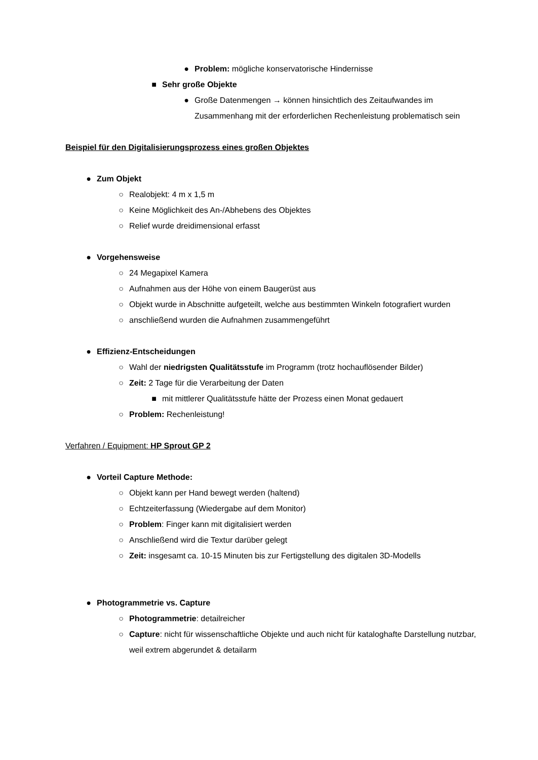● Problem: mögliche konservatorische Hindernisse
■ Sehr große Objekte
● Große Datenmengen → können hinsichtlich des Zeitaufwandes im Zusammenhang mit der erforderlichen Rechenleistung problematisch sein
Beispiel für den Digitalisierungsprozess eines großen Objektes
● Zum Objekt
○ Realobjekt: 4 m x 1,5 m
○ Keine Möglichkeit des An-/Abhebens des Objektes
○ Relief wurde dreidimensional erfasst
● Vorgehensweise
○ 24 Megapixel Kamera
○ Aufnahmen aus der Höhe von einem Baugerüst aus
○ Objekt wurde in Abschnitte aufgeteilt, welche aus bestimmten Winkeln fotografiert wurden
○ anschließend wurden die Aufnahmen zusammengeführt
● Effizienz-Entscheidungen
○ Wahl der niedrigsten Qualitätsstufe im Programm (trotz hochauflösender Bilder)
○ Zeit: 2 Tage für die Verarbeitung der Daten
■ mit mittlerer Qualitätsstufe hätte der Prozess einen Monat gedauert
○ Problem: Rechenleistung!
Verfahren / Equipment: HP Sprout GP 2
● Vorteil Capture Methode:
○ Objekt kann per Hand bewegt werden (haltend)
○ Echtzeiterfassung (Wiedergabe auf dem Monitor)
○ Problem: Finger kann mit digitalisiert werden
○ Anschließend wird die Textur darüber gelegt
○ Zeit: insgesamt ca. 10-15 Minuten bis zur Fertigstellung des digitalen 3D-Modells
● Photogrammetrie vs. Capture
○ Photogrammetrie: detailreicher
○ Capture: nicht für wissenschaftliche Objekte und auch nicht für kataloghafte Darstellung nutzbar, weil extrem abgerundet & detailarm